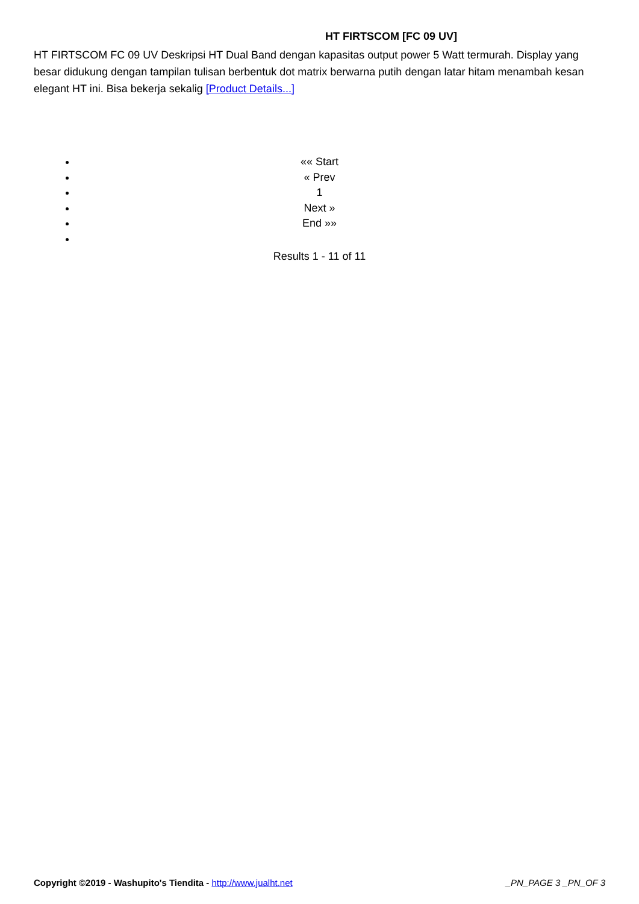HT FIRTSCOM [FC 09 UV]
HT FIRTSCOM FC 09 UV Deskripsi HT Dual Band dengan kapasitas output power 5 Watt termurah. Display yang besar didukung dengan tampilan tulisan berbentuk dot matrix berwarna putih dengan latar hitam menambah kesan elegant HT ini. Bisa bekerja sekalig [Product Details...]
«« Start
« Prev
1
Next »
End »»
Results 1 - 11 of 11
Copyright ©2019 - Washupito's Tiendita - http://www.jualht.net _PN_PAGE 3 _PN_OF 3